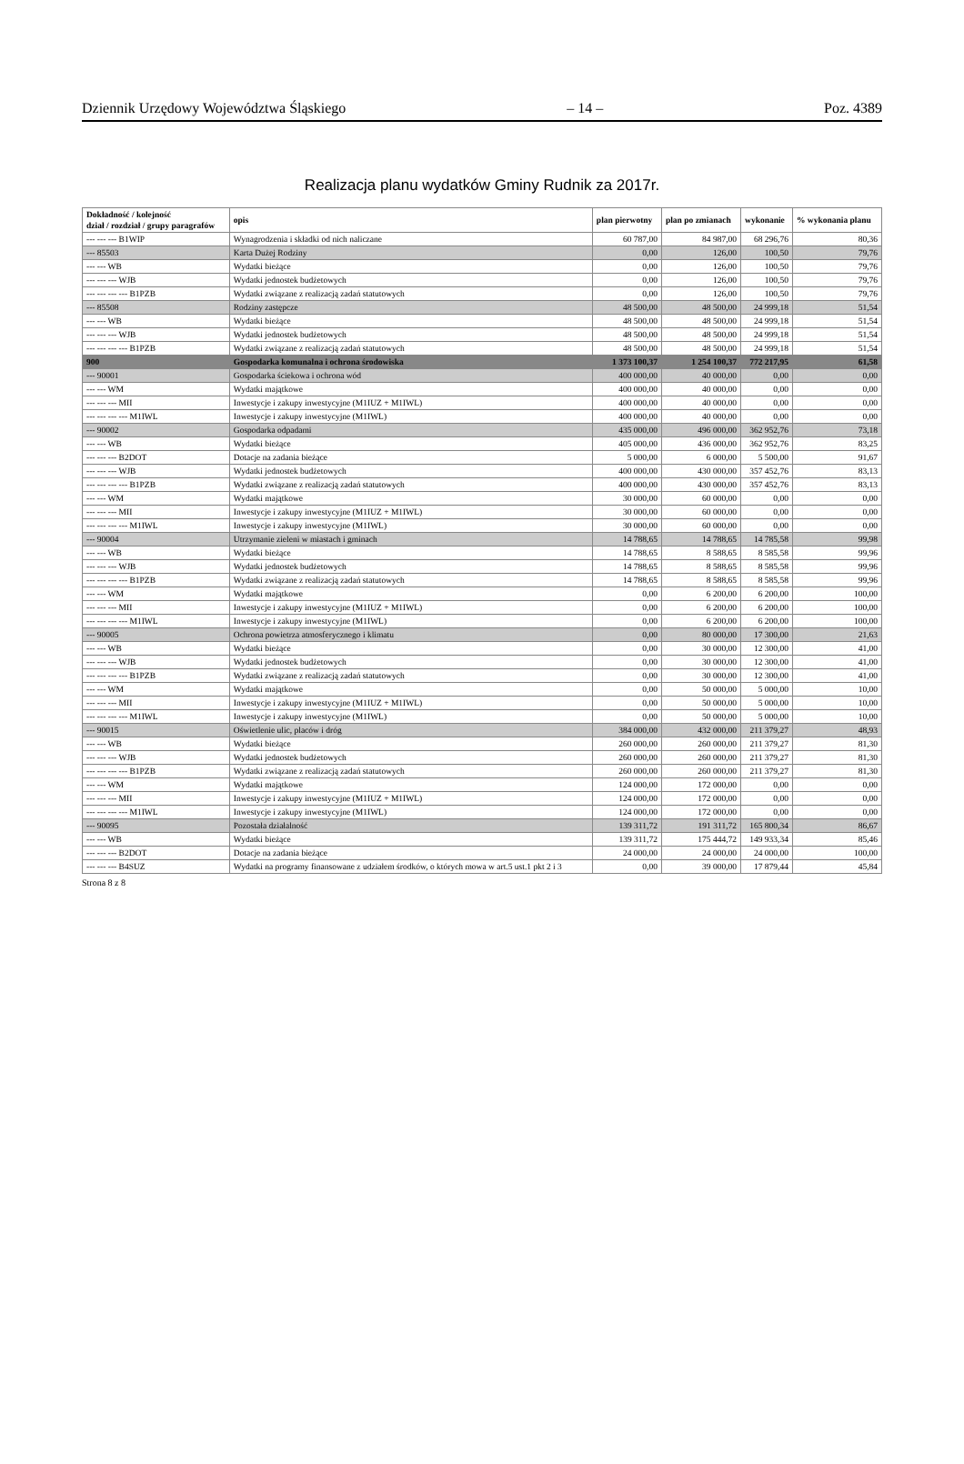Dziennik Urzędowy Województwa Śląskiego – 14 – Poz. 4389
Realizacja planu wydatków Gminy Rudnik za 2017r.
| Dokładność / kolejność dział / rozdział / grupy paragrafów | opis | plan pierwotny | plan po zmianach | wykonanie | % wykonania planu |
| --- | --- | --- | --- | --- | --- |
| --- --- --- B1WIP | Wynagrodzenia i składki od nich naliczane | 60 787,00 | 84 987,00 | 68 296,76 | 80,36 |
| --- 85503 | Karta Dużej Rodziny | 0,00 | 126,00 | 100,50 | 79,76 |
| --- --- WB | Wydatki bieżące | 0,00 | 126,00 | 100,50 | 79,76 |
| --- --- --- WJB | Wydatki jednostek budżetowych | 0,00 | 126,00 | 100,50 | 79,76 |
| --- --- --- --- B1PZB | Wydatki związane z realizacją zadań statutowych | 0,00 | 126,00 | 100,50 | 79,76 |
| --- 85508 | Rodziny zastępcze | 48 500,00 | 48 500,00 | 24 999,18 | 51,54 |
| --- --- WB | Wydatki bieżące | 48 500,00 | 48 500,00 | 24 999,18 | 51,54 |
| --- --- --- WJB | Wydatki jednostek budżetowych | 48 500,00 | 48 500,00 | 24 999,18 | 51,54 |
| --- --- --- --- B1PZB | Wydatki związane z realizacją zadań statutowych | 48 500,00 | 48 500,00 | 24 999,18 | 51,54 |
| 900 | Gospodarka komunalna i ochrona środowiska | 1 373 100,37 | 1 254 100,37 | 772 217,95 | 61,58 |
| --- 90001 | Gospodarka ściekowa i ochrona wód | 400 000,00 | 40 000,00 | 0,00 | 0,00 |
| --- --- WM | Wydatki majątkowe | 400 000,00 | 40 000,00 | 0,00 | 0,00 |
| --- --- --- MII | Inwestycje i zakupy inwestycyjne (M1IUZ + M1IWL) | 400 000,00 | 40 000,00 | 0,00 | 0,00 |
| --- --- --- --- M1IWL | Inwestycje i zakupy inwestycyjne (M1IWL) | 400 000,00 | 40 000,00 | 0,00 | 0,00 |
| --- 90002 | Gospodarka odpadami | 435 000,00 | 496 000,00 | 362 952,76 | 73,18 |
| --- --- WB | Wydatki bieżące | 405 000,00 | 436 000,00 | 362 952,76 | 83,25 |
| --- --- --- B2DOT | Dotacje na zadania bieżące | 5 000,00 | 6 000,00 | 5 500,00 | 91,67 |
| --- --- --- WJB | Wydatki jednostek budżetowych | 400 000,00 | 430 000,00 | 357 452,76 | 83,13 |
| --- --- --- --- B1PZB | Wydatki związane z realizacją zadań statutowych | 400 000,00 | 430 000,00 | 357 452,76 | 83,13 |
| --- --- WM | Wydatki majątkowe | 30 000,00 | 60 000,00 | 0,00 | 0,00 |
| --- --- --- MII | Inwestycje i zakupy inwestycyjne (M1IUZ + M1IWL) | 30 000,00 | 60 000,00 | 0,00 | 0,00 |
| --- --- --- --- M1IWL | Inwestycje i zakupy inwestycyjne (M1IWL) | 30 000,00 | 60 000,00 | 0,00 | 0,00 |
| --- 90004 | Utrzymanie zieleni w miastach i gminach | 14 788,65 | 14 788,65 | 14 785,58 | 99,98 |
| --- --- WB | Wydatki bieżące | 14 788,65 | 8 588,65 | 8 585,58 | 99,96 |
| --- --- --- WJB | Wydatki jednostek budżetowych | 14 788,65 | 8 588,65 | 8 585,58 | 99,96 |
| --- --- --- --- B1PZB | Wydatki związane z realizacją zadań statutowych | 14 788,65 | 8 588,65 | 8 585,58 | 99,96 |
| --- --- WM | Wydatki majątkowe | 0,00 | 6 200,00 | 6 200,00 | 100,00 |
| --- --- --- MII | Inwestycje i zakupy inwestycyjne (M1IUZ + M1IWL) | 0,00 | 6 200,00 | 6 200,00 | 100,00 |
| --- --- --- --- M1IWL | Inwestycje i zakupy inwestycyjne (M1IWL) | 0,00 | 6 200,00 | 6 200,00 | 100,00 |
| --- 90005 | Ochrona powietrza atmosferycznego i klimatu | 0,00 | 80 000,00 | 17 300,00 | 21,63 |
| --- --- WB | Wydatki bieżące | 0,00 | 30 000,00 | 12 300,00 | 41,00 |
| --- --- --- WJB | Wydatki jednostek budżetowych | 0,00 | 30 000,00 | 12 300,00 | 41,00 |
| --- --- --- --- B1PZB | Wydatki związane z realizacją zadań statutowych | 0,00 | 30 000,00 | 12 300,00 | 41,00 |
| --- --- WM | Wydatki majątkowe | 0,00 | 50 000,00 | 5 000,00 | 10,00 |
| --- --- --- MII | Inwestycje i zakupy inwestycyjne (M1IUZ + M1IWL) | 0,00 | 50 000,00 | 5 000,00 | 10,00 |
| --- --- --- --- M1IWL | Inwestycje i zakupy inwestycyjne (M1IWL) | 0,00 | 50 000,00 | 5 000,00 | 10,00 |
| --- 90015 | Oświetlenie ulic, placów i dróg | 384 000,00 | 432 000,00 | 211 379,27 | 48,93 |
| --- --- WB | Wydatki bieżące | 260 000,00 | 260 000,00 | 211 379,27 | 81,30 |
| --- --- --- WJB | Wydatki jednostek budżetowych | 260 000,00 | 260 000,00 | 211 379,27 | 81,30 |
| --- --- --- --- B1PZB | Wydatki związane z realizacją zadań statutowych | 260 000,00 | 260 000,00 | 211 379,27 | 81,30 |
| --- --- WM | Wydatki majątkowe | 124 000,00 | 172 000,00 | 0,00 | 0,00 |
| --- --- --- MII | Inwestycje i zakupy inwestycyjne (M1IUZ + M1IWL) | 124 000,00 | 172 000,00 | 0,00 | 0,00 |
| --- --- --- --- M1IWL | Inwestycje i zakupy inwestycyjne (M1IWL) | 124 000,00 | 172 000,00 | 0,00 | 0,00 |
| --- 90095 | Pozostała działalność | 139 311,72 | 191 311,72 | 165 800,34 | 86,67 |
| --- --- WB | Wydatki bieżące | 139 311,72 | 175 444,72 | 149 933,34 | 85,46 |
| --- --- --- B2DOT | Dotacje na zadania bieżące | 24 000,00 | 24 000,00 | 24 000,00 | 100,00 |
| --- --- --- B4SUZ | Wydatki na programy finansowane z udziałem środków, o których mowa w art.5 ust.1 pkt 2 i 3 | 0,00 | 39 000,00 | 17 879,44 | 45,84 |
Strona 8 z 8